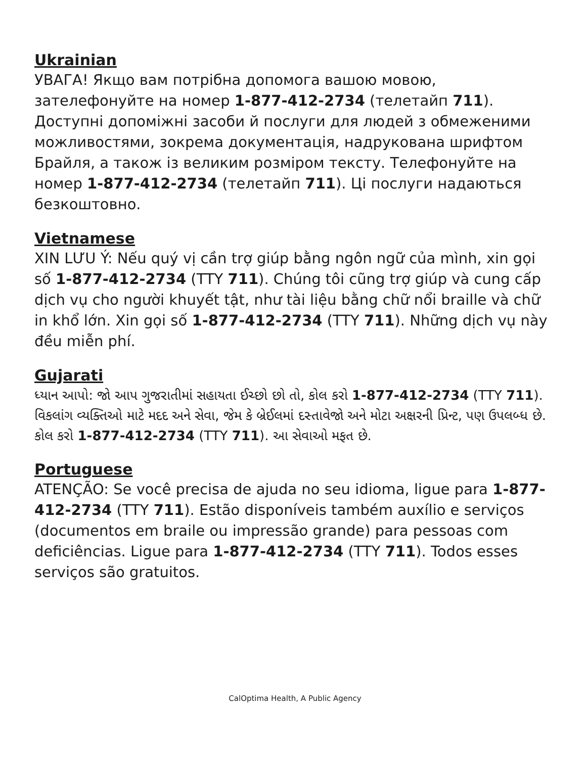Ukrainian
УВАГА! Якщо вам потрібна допомога вашою мовою, зателефонуйте на номер 1-877-412-2734 (телетайп 711). Доступні допоміжні засоби й послуги для людей з обмеженими можливостями, зокрема документація, надрукована шрифтом Брайля, а також із великим розміром тексту. Телефонуйте на номер 1-877-412-2734 (телетайп 711). Ці послуги надаються безкоштовно.
Vietnamese
XIN LƯU Ý: Nếu quý vị cần trợ giúp bằng ngôn ngữ của mình, xin gọi số 1-877-412-2734 (TTY 711). Chúng tôi cũng trợ giúp và cung cấp dịch vụ cho người khuyết tật, như tài liệu bằng chữ nổi braille và chữ in khổ lớn. Xin gọi số 1-877-412-2734 (TTY 711). Những dịch vụ này đều miễn phí.
Gujarati
ધ્યાન આપો: જો આપ ગુજરાતીમાં સહાયતા ઈચ્છો છો તો, કોલ કરો 1-877-412-2734 (TTY 711). વિકલાંગ વ્યક્તિઓ માટે મદદ અને સેવા, જેમ કે બ્રેઈલમાં દસ્તાવેજો અને મોટા અક્ષરની પ્રિન્ટ, પણ ઉપલબ્ધ છે. કોલ કરો 1-877-412-2734 (TTY 711). આ સેવાઓ મફત છે.
Portuguese
ATENÇÃO: Se você precisa de ajuda no seu idioma, ligue para 1-877-412-2734 (TTY 711). Estão disponíveis também auxílio e serviços (documentos em braile ou impressão grande) para pessoas com deficiências. Ligue para 1-877-412-2734 (TTY 711). Todos esses serviços são gratuitos.
CalOptima Health, A Public Agency